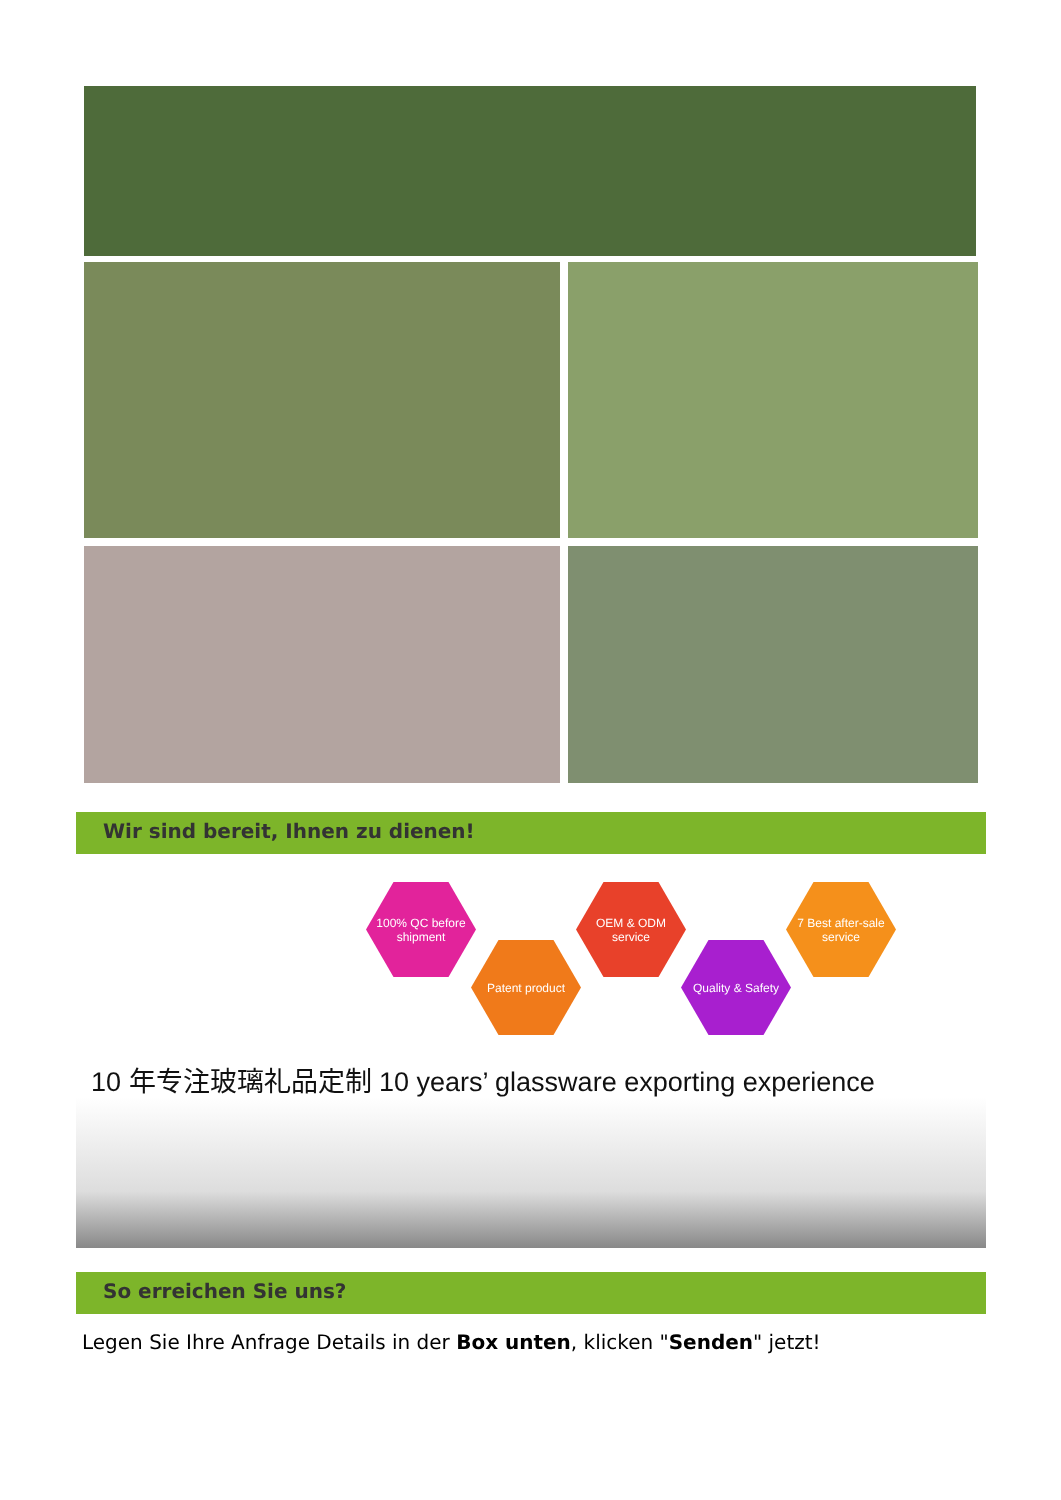Wir sind bereit, Ihnen zu dienen!
100% QC before shipment
Patent product
OEM & ODM service
Quality & Safety
7 Best after-sale service
10 年专注玻璃礼品定制 10 years’ glassware exporting experience
So erreichen Sie uns?
Legen Sie Ihre Anfrage Details in der Box unten, klicken "Senden" jetzt!